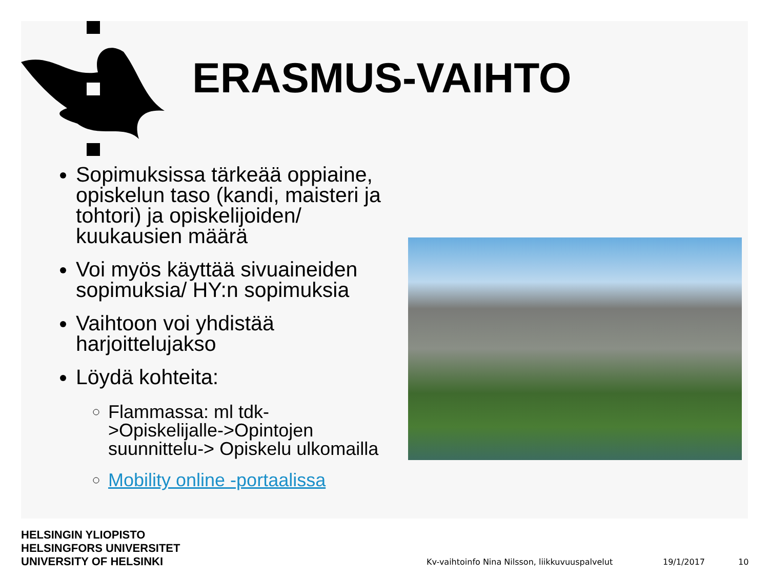ERASMUS-VAIHTO
Sopimuksissa tärkeää oppiaine, opiskelun taso (kandi, maisteri ja tohtori) ja opiskelijoiden/ kuukausien määrä
Voi myös käyttää sivuaineiden sopimuksia/ HY:n sopimuksia
Vaihtoon voi yhdistää harjoittelujakso
Löydä kohteita:
Flammassa: ml tdk- >Opiskelijalle->Opintojen suunnittelu-> Opiskelu ulkomailla
Mobility online -portaalissa
HELSINGIN YLIOPISTO
HELSINGFORS UNIVERSITET
UNIVERSITY OF HELSINKI
Kv-vaihtoinfo Nina Nilsson, liikkuvuuspalvelut
19/1/2017 10